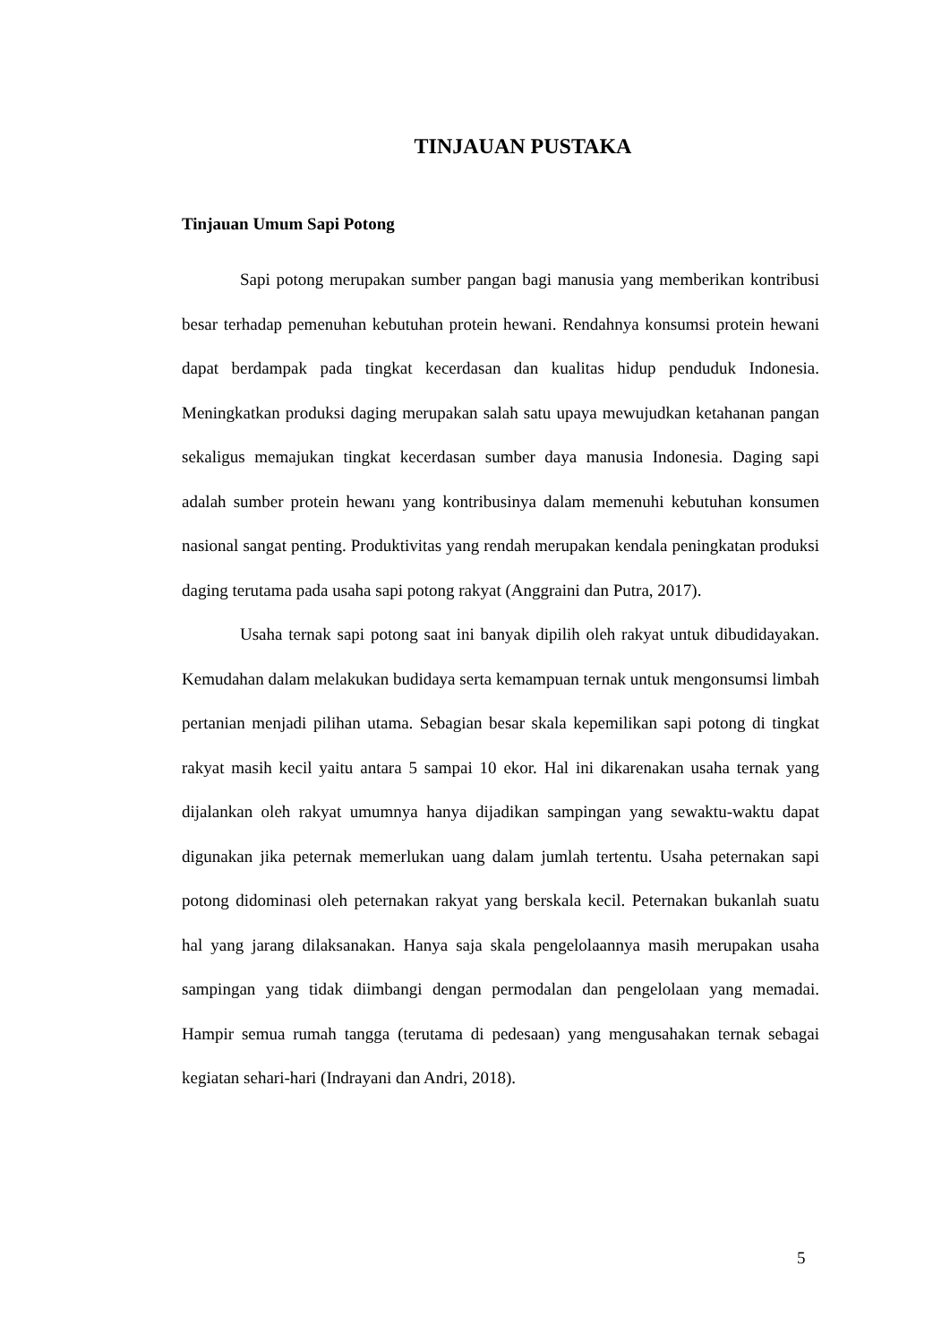TINJAUAN PUSTAKA
Tinjauan Umum Sapi Potong
Sapi potong merupakan sumber pangan bagi manusia yang memberikan kontribusi besar terhadap pemenuhan kebutuhan protein hewani. Rendahnya konsumsi protein hewani dapat berdampak pada tingkat kecerdasan dan kualitas hidup penduduk Indonesia. Meningkatkan produksi daging merupakan salah satu upaya mewujudkan ketahanan pangan sekaligus memajukan tingkat kecerdasan sumber daya manusia Indonesia. Daging sapi adalah sumber protein hewanı yang kontribusinya dalam memenuhi kebutuhan konsumen nasional sangat penting. Produktivitas yang rendah merupakan kendala peningkatan produksi daging terutama pada usaha sapi potong rakyat (Anggraini dan Putra, 2017).
Usaha ternak sapi potong saat ini banyak dipilih oleh rakyat untuk dibudidayakan. Kemudahan dalam melakukan budidaya serta kemampuan ternak untuk mengonsumsi limbah pertanian menjadi pilihan utama. Sebagian besar skala kepemilikan sapi potong di tingkat rakyat masih kecil yaitu antara 5 sampai 10 ekor. Hal ini dikarenakan usaha ternak yang dijalankan oleh rakyat umumnya hanya dijadikan sampingan yang sewaktu-waktu dapat digunakan jika peternak memerlukan uang dalam jumlah tertentu. Usaha peternakan sapi potong didominasi oleh peternakan rakyat yang berskala kecil. Peternakan bukanlah suatu hal yang jarang dilaksanakan. Hanya saja skala pengelolaannya masih merupakan usaha sampingan yang tidak diimbangi dengan permodalan dan pengelolaan yang memadai. Hampir semua rumah tangga (terutama di pedesaan) yang mengusahakan ternak sebagai kegiatan sehari-hari (Indrayani dan Andri, 2018).
5